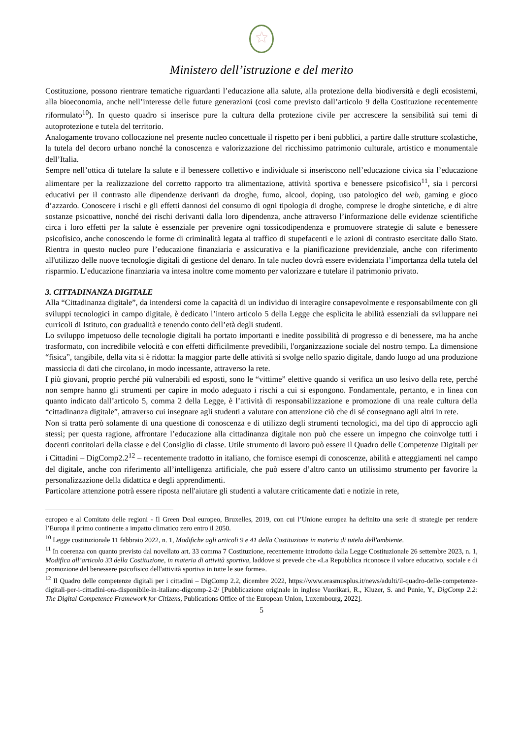★
Ministero dell’istruzione e del merito
Costituzione, possono rientrare tematiche riguardanti l’educazione alla salute, alla protezione della biodiversità e degli ecosistemi, alla bioeconomia, anche nell’interesse delle future generazioni (così come previsto dall’articolo 9 della Costituzione recentemente riformulato<sup>10</sup>). In questo quadro si inserisce pure la cultura della protezione civile per accrescere la sensibilità sui temi di autoprotezione e tutela del territorio.
Analogamente trovano collocazione nel presente nucleo concettuale il rispetto per i beni pubblici, a partire dalle strutture scolastiche, la tutela del decoro urbano nonché la conoscenza e valorizzazione del ricchissimo patrimonio culturale, artistico e monumentale dell’Italia.
Sempre nell’ottica di tutelare la salute e il benessere collettivo e individuale si inseriscono nell’educazione civica sia l’educazione alimentare per la realizzazione del corretto rapporto tra alimentazione, attività sportiva e benessere psicofisico<sup>11</sup>, sia i percorsi educativi per il contrasto alle dipendenze derivanti da droghe, fumo, alcool, doping, uso patologico del web, gaming e gioco d’azzardo. Conoscere i rischi e gli effetti dannosi del consumo di ogni tipologia di droghe, comprese le droghe sintetiche, e di altre sostanze psicoattive, nonché dei rischi derivanti dalla loro dipendenza, anche attraverso l’informazione delle evidenze scientifiche circa i loro effetti per la salute è essenziale per prevenire ogni tossicodipendenza e promuovere strategie di salute e benessere psicofisico, anche conoscendo le forme di criminalità legata al traffico di stupefacenti e le azioni di contrasto esercitate dallo Stato. Rientra in questo nucleo pure l’educazione finanziaria e assicurativa e la pianificazione previdenziale, anche con riferimento all'utilizzo delle nuove tecnologie digitali di gestione del denaro. In tale nucleo dovrà essere evidenziata l’importanza della tutela del risparmio. L’educazione finanziaria va intesa inoltre come momento per valorizzare e tutelare il patrimonio privato.
3. CITTADINANZA DIGITALE
Alla “Cittadinanza digitale”, da intendersi come la capacità di un individuo di interagire consapevolmente e responsabilmente con gli sviluppi tecnologici in campo digitale, è dedicato l’intero articolo 5 della Legge che esplicita le abilità essenziali da sviluppare nei curricoli di Istituto, con gradualità e tenendo conto dell’età degli studenti.
Lo sviluppo impetuoso delle tecnologie digitali ha portato importanti e inedite possibilità di progresso e di benessere, ma ha anche trasformato, con incredibile velocità e con effetti difficilmente prevedibili, l'organizzazione sociale del nostro tempo. La dimensione “fisica”, tangibile, della vita si è ridotta: la maggior parte delle attività si svolge nello spazio digitale, dando luogo ad una produzione massiccia di dati che circolano, in modo incessante, attraverso la rete.
I più giovani, proprio perché più vulnerabili ed esposti, sono le “vittime” elettive quando si verifica un uso lesivo della rete, perché non sempre hanno gli strumenti per capire in modo adeguato i rischi a cui si espongono. Fondamentale, pertanto, e in linea con quanto indicato dall’articolo 5, comma 2 della Legge, è l’attività di responsabilizzazione e promozione di una reale cultura della “cittadinanza digitale”, attraverso cui insegnare agli studenti a valutare con attenzione ciò che di sé consegnano agli altri in rete.
Non si tratta però solamente di una questione di conoscenza e di utilizzo degli strumenti tecnologici, ma del tipo di approccio agli stessi; per questa ragione, affrontare l’educazione alla cittadinanza digitale non può che essere un impegno che coinvolge tutti i docenti contitolari della classe e del Consiglio di classe. Utile strumento di lavoro può essere il Quadro delle Competenze Digitali per i Cittadini – DigComp2.2<sup>12</sup> – recentemente tradotto in italiano, che fornisce esempi di conoscenze, abilità e atteggiamenti nel campo del digitale, anche con riferimento all’intelligenza artificiale, che può essere d’altro canto un utilissimo strumento per favorire la personalizzazione della didattica e degli apprendimenti.
Particolare attenzione potrà essere riposta nell'aiutare gli studenti a valutare criticamente dati e notizie in rete,
europeo e al Comitato delle regioni - Il Green Deal europeo, Bruxelles, 2019, con cui l’Unione europea ha definito una serie di strategie per rendere l’Europa il primo continente a impatto climatico zero entro il 2050.
<sup>10</sup> Legge costituzionale 11 febbraio 2022, n. 1, Modifiche agli articoli 9 e 41 della Costituzione in materia di tutela dell'ambiente.
<sup>11</sup> In coerenza con quanto previsto dal novellato art. 33 comma 7 Costituzione, recentemente introdotto dalla Legge Costituzionale 26 settembre 2023, n. 1, Modifica all’articolo 33 della Costituzione, in materia di attività sportiva, laddove si prevede che «La Repubblica riconosce il valore educativo, sociale e di promozione del benessere psicofisico dell'attività sportiva in tutte le sue forme».
<sup>12</sup> Il Quadro delle competenze digitali per i cittadini – DigComp 2.2, dicembre 2022, https://www.erasmusplus.it/news/adulti/il-quadro-delle-competenze-digitali-per-i-cittadini-ora-disponibile-in-italiano-digcomp-2-2/ [Pubblicazione originale in inglese Vuorikari, R., Kluzer, S. and Punie, Y., DigComp 2.2: The Digital Competence Framework for Citizens, Publications Office of the European Union, Luxembourg, 2022].
5